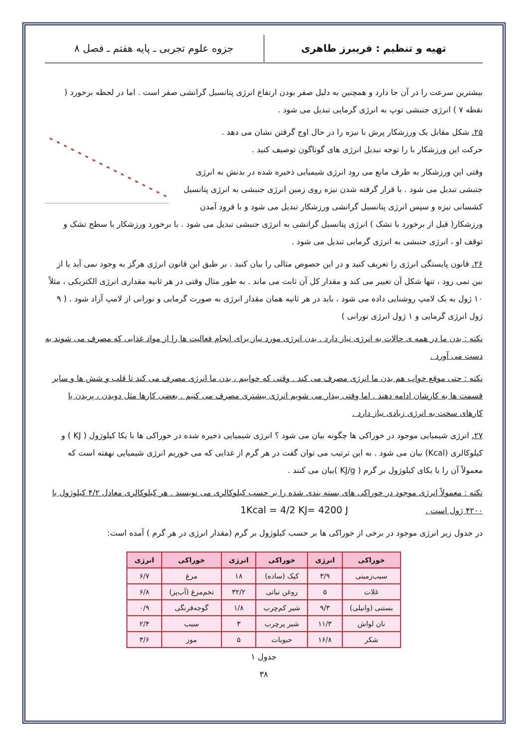تهیه و تنظیم : فریبرز طاهری
جزوه علوم تجربی ـ پایه هفتم ـ فصل ۸
بیشترین سرعت را در آن جا دارد و همچنین به دلیل صفر بودن ارتفاع انرژی پتانسیل گرانشی صفر است . اما در لحظه برخورد ( نقطه ۷ ) انرژی جنبشی توپ به انرژی گرمایی تبدیل می شود .
۲۵. شکل مقابل یک ورزشکار پرش با نیزه را در حال اوج گرفتن نشان می دهد .
حرکت این ورزشکار با را توجه تبدیل انرژی های گوناگون توصیف کنید .
وقتی این ورزشکار به طرف مانع می رود انرژی شیمیایی ذخیره شده در بدنش به انرژی جنبشی تبدیل می شود . با قرار گرفته شدن نیزه روی زمین انرژی جنبشی به انرژی پتانسیل کشسانی نیزه و سپس انرژی پتانسیل گرانشی ورزشکار تبدیل می شود و با فرود آمدن ورزشکار( قبل از برخورد با تشک ) انرژی پتانسیل گرانشی به انرژی جنبشی تبدیل می شود . با برخورد ورزشکار با سطح تشک و توقف او ، انرژی جنبشی به انرژی گرمایی تبدیل می شود .
۲۶. قانون پایستگی انرژی را تعریف کنید و در این خصوص مثالی را بیان کنید . بر طبق این قانون انرژی هرگز به وجود نمی آید یا از بین نمی رود ، تنها شکل آن تغییر می کند و مقدار کل آن ثابت می ماند . به طور مثال وقتی در هر ثانیه مقداری انرژی الکتریکی ، مثلاً ۱۰ ژول به یک لامپ روشنایی داده می شود ، باید در هر ثانیه همان مقدار انرژی به صورت گرمایی و نورانی از لامپ آزاد شود . ( ۹ ژول انرژی گرمایی و ۱ ژول انرژی نورانی )
نکته : بدن ما در همه ی حالات به انرژی نیاز دارد . بدن انرژی مورد نیاز برای انجام فعالیت ها را از مواد غذایی که مصرف می شوند به دست می آورد .
نکته : حتی موقع خواب هم بدن ما انرژی مصرف می کند . وقتی که خوابیم ، بدن ما انرژی مصرف می کند تا قلب و شش ها و سایر قسمت ها به کارشان ادامه دهند . اما وقتی بیدار می شویم انرژی بیشتری مصرف می کنیم . بعضی کارها مثل دویدن ، پریدن یا کارهای سخت به انرژی زیادی نیاز دارد .
۲۷. انرژی شیمیایی موجود در خوراکی ها چگونه بیان می شود ؟ انرژی شیمیایی ذخیره شده در خوراکی ها با یکا کیلوژول ( KJ ) و کیلوکالری (Kcal) بیان می شود . به این ترتیب می توان گفت در هر گرم از غذایی که می خوریم انرژی شیمیایی نهفته است که معمولاً آن را با یکای کیلوژول بر گرم ( KJ/g )بیان می کنند .
نکته : معمولاً انرژی موجود در خوراکی های بسته بندی شده را بر حسب کیلوکالری می نویسند . هر کیلوکالری معادل ۴/۲ کیلوژول یا ۴۲۰۰ ژول است . 1Kcal = 4/2 KJ= 4200 J
در جدول زیر انرژی موجود در برخی از خوراکی ها بر حسب کیلوژول بر گرم (مقدار انرژی در هر گرم ) آمده است:
| خوراکی | انرژی | خوراکی | انرژی | خوراکی | انرژی |
| --- | --- | --- | --- | --- | --- |
| سیب‌زمینی | ۳/۹ | کیک (ساده) | ۱۸ | مرغ | ۶/۷ |
| غلات | ۵ | روغن نباتی | ۳۲/۲ | تخم‌مرغ (آب‌پز) | ۶/۸ |
| بستنی (وانیلی) | ۹/۳ | شیر کم‌چرب | ۱/۸ | گوجه‌فرنگی | ۰/۹ |
| نان لواش | ۱۱/۳ | شیر پرچرب | ۳ | سیب | ۲/۴ |
| شکر | ۱۶/۸ | حبوبات | ۵ | موز | ۳/۶ |
جدول ۱
۳۸